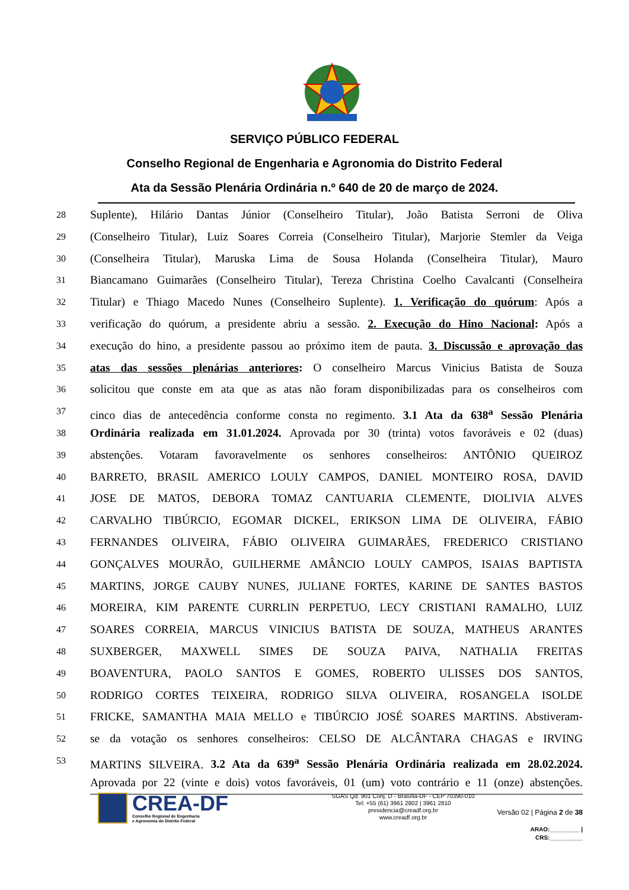SERVIÇO PÚBLICO FEDERAL
Conselho Regional de Engenharia e Agronomia do Distrito Federal
Ata da Sessão Plenária Ordinária n.º 640 de 20 de março de 2024.
28 Suplente), Hilário Dantas Júnior (Conselheiro Titular), João Batista Serroni de Oliva
29 (Conselheiro Titular), Luiz Soares Correia (Conselheiro Titular), Marjorie Stemler da Veiga
30 (Conselheira Titular), Maruska Lima de Sousa Holanda (Conselheira Titular), Mauro
31 Biancamano Guimarães (Conselheiro Titular), Tereza Christina Coelho Cavalcanti (Conselheira
32 Titular) e Thiago Macedo Nunes (Conselheiro Suplente). 1. Verificação do quórum: Após a
33 verificação do quórum, a presidente abriu a sessão. 2. Execução do Hino Nacional: Após a
34 execução do hino, a presidente passou ao próximo item de pauta. 3. Discussão e aprovação das
35 atas das sessões plenárias anteriores: O conselheiro Marcus Vinicius Batista de Souza
36 solicitou que conste em ata que as atas não foram disponibilizadas para os conselheiros com
37 cinco dias de antecedência conforme consta no regimento. 3.1 Ata da 638<sup>a</sup> Sessão Plenária
38 Ordinária realizada em 31.01.2024. Aprovada por 30 (trinta) votos favoráveis e 02 (duas)
39 abstenções. Votaram favoravelmente os senhores conselheiros: ANTÔNIO QUEIROZ
40 BARRETO, BRASIL AMERICO LOULY CAMPOS, DANIEL MONTEIRO ROSA, DAVID
41 JOSE DE MATOS, DEBORA TOMAZ CANTUARIA CLEMENTE, DIOLIVIA ALVES
42 CARVALHO TIBÚRCIO, EGOMAR DICKEL, ERIKSON LIMA DE OLIVEIRA, FÁBIO
43 FERNANDES OLIVEIRA, FÁBIO OLIVEIRA GUIMARÃES, FREDERICO CRISTIANO
44 GONÇALVES MOURÃO, GUILHERME AMÂNCIO LOULY CAMPOS, ISAIAS BAPTISTA
45 MARTINS, JORGE CAUBY NUNES, JULIANE FORTES, KARINE DE SANTES BASTOS
46 MOREIRA, KIM PARENTE CURRLIN PERPETUO, LECY CRISTIANI RAMALHO, LUIZ
47 SOARES CORREIA, MARCUS VINICIUS BATISTA DE SOUZA, MATHEUS ARANTES
48 SUXBERGER, MAXWELL SIMES DE SOUZA PAIVA, NATHALIA FREITAS
49 BOAVENTURA, PAOLO SANTOS E GOMES, ROBERTO ULISSES DOS SANTOS,
50 RODRIGO CORTES TEIXEIRA, RODRIGO SILVA OLIVEIRA, ROSANGELA ISOLDE
51 FRICKE, SAMANTHA MAIA MELLO e TIBÚRCIO JOSÉ SOARES MARTINS. Abstiveram-
52 se da votação os senhores conselheiros: CELSO DE ALCÂNTARA CHAGAS e IRVING
53 MARTINS SILVEIRA. 3.2 Ata da 639<sup>a</sup> Sessão Plenária Ordinária realizada em 28.02.2024.
Aprovada por 22 (vinte e dois) votos favoráveis, 01 (um) voto contrário e 11 (onze) abstenções.
CREA-DF
Conselho Regional de Engenharia
e Agronomia do Distrito Federal
SGAS Qd. 901 Conj. D - Brasília-DF - CEP 70390-010
Tel: +55 (61) 3961 2802 | 3961 2810
presidencia@creadf.org.br
www.creadf.org.br
Versão 02 | Página 2 de 38
ARAO:_________ | CRS:__________